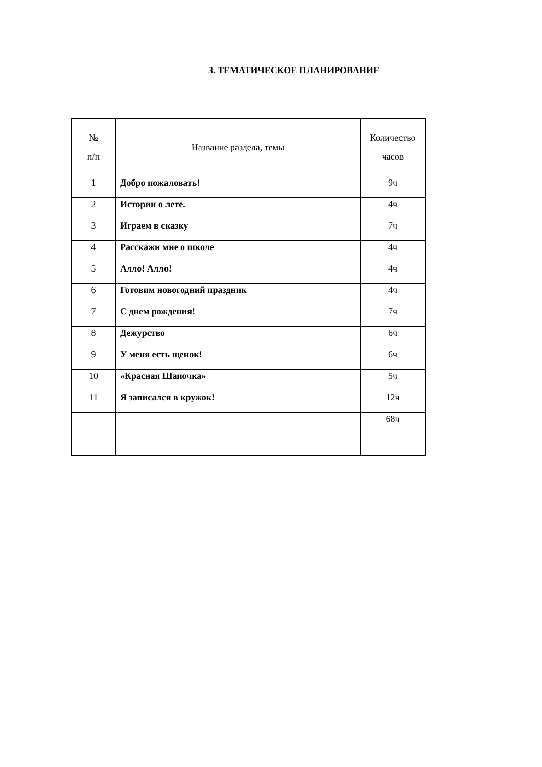3. ТЕМАТИЧЕСКОЕ ПЛАНИРОВАНИЕ
| № п/п | Название раздела, темы | Количество часов |
| --- | --- | --- |
| 1 | Добро пожаловать! | 9ч |
| 2 | Истории о лете. | 4ч |
| 3 | Играем в сказку | 7ч |
| 4 | Расскажи мне о школе | 4ч |
| 5 | Алло! Алло! | 4ч |
| 6 | Готовим новогодний праздник | 4ч |
| 7 | С днем рождения! | 7ч |
| 8 | Дежурство | 6ч |
| 9 | У меня есть щенок! | 6ч |
| 10 | «Красная Шапочка» | 5ч |
| 11 | Я записался в кружок! | 12ч |
| | | 68ч |